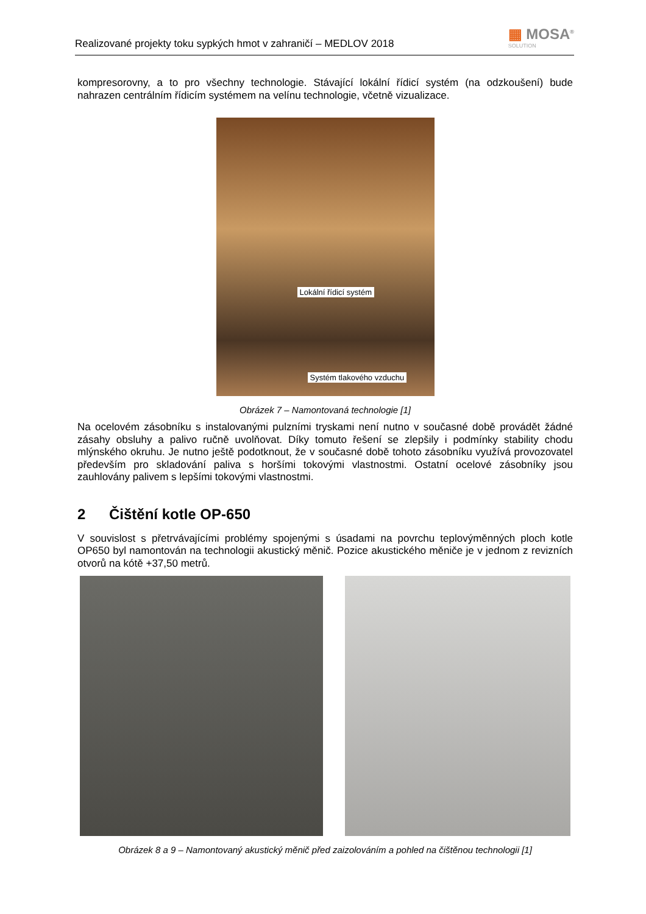Realizované projekty toku sypkých hmot v zahraničí – MEDLOV 2018
▦ MOSA<sup>®</sup>
SOLUTION
kompresorovny, a to pro všechny technologie. Stávající lokální řídicí systém (na odzkoušení) bude nahrazen centrálním řídicím systémem na velínu technologie, včetně vizualizace.
Lokální řídicí systém
Systém tlakového vzduchu
Obrázek 7 – Namontovaná technologie [1]
Na ocelovém zásobníku s instalovanými pulzními tryskami není nutno v současné době provádět žádné zásahy obsluhy a palivo ručně uvolňovat. Díky tomuto řešení se zlepšily i podmínky stability chodu mlýnského okruhu. Je nutno ještě podotknout, že v současné době tohoto zásobníku využívá provozovatel především pro skladování paliva s horšími tokovými vlastnostmi. Ostatní ocelové zásobníky jsou zauhlovány palivem s lepšími tokovými vlastnostmi.
2 Čištění kotle OP-650
V souvislost s přetrvávajícími problémy spojenými s úsadami na povrchu teplovýměnných ploch kotle OP650 byl namontován na technologii akustický měnič. Pozice akustického měniče je v jednom z revizních otvorů na kótě +37,50 metrů.
Obrázek 8 a 9 – Namontovaný akustický měnič před zaizolováním a pohled na čištěnou technologii [1]